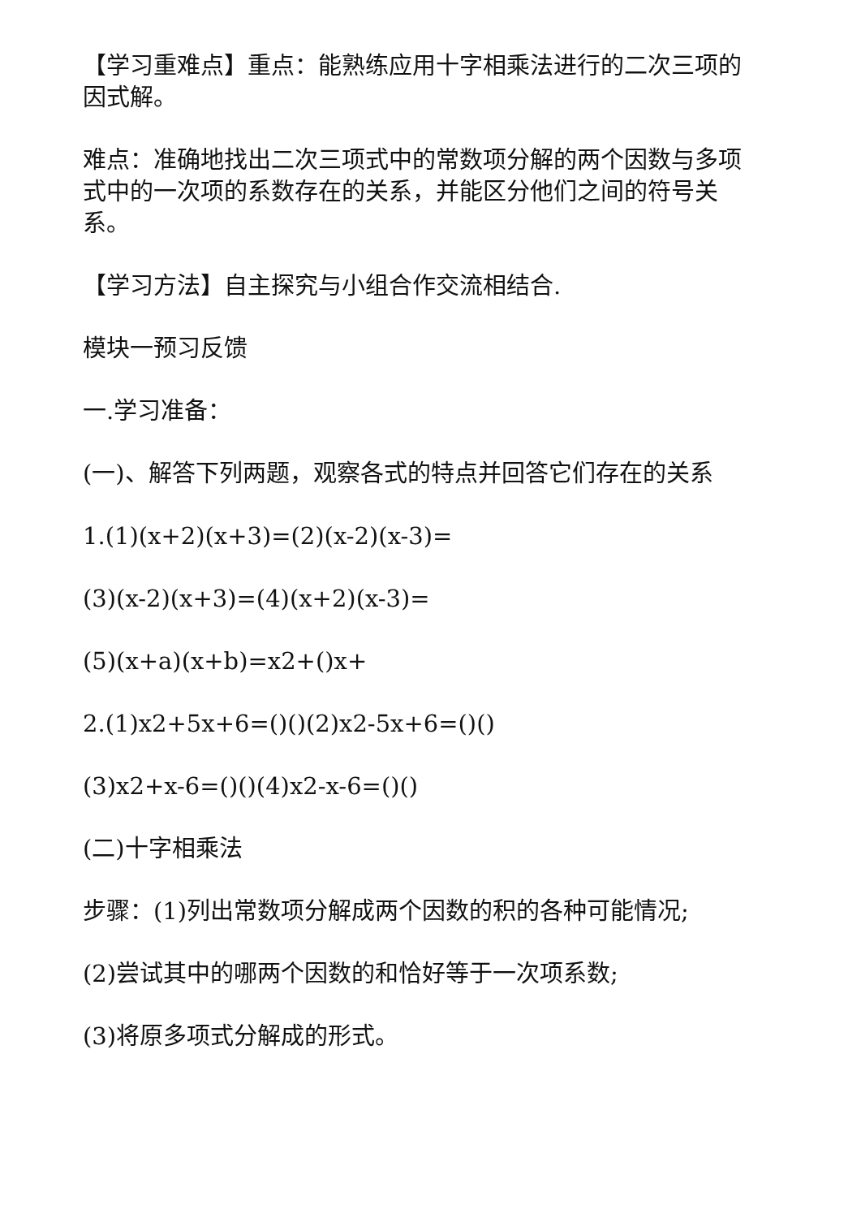【学习重难点】重点：能熟练应用十字相乘法进行的二次三项的因式解。
难点：准确地找出二次三项式中的常数项分解的两个因数与多项式中的一次项的系数存在的关系，并能区分他们之间的符号关系。
【学习方法】自主探究与小组合作交流相结合.
模块一预习反馈
一.学习准备：
(一)、解答下列两题，观察各式的特点并回答它们存在的关系
1.(1)(x+2)(x+3)=(2)(x-2)(x-3)=
(3)(x-2)(x+3)=(4)(x+2)(x-3)=
(5)(x+a)(x+b)=x2+()x+
2.(1)x2+5x+6=()()(2)x2-5x+6=()()
(3)x2+x-6=()()(4)x2-x-6=()()
(二)十字相乘法
步骤：(1)列出常数项分解成两个因数的积的各种可能情况;
(2)尝试其中的哪两个因数的和恰好等于一次项系数;
(3)将原多项式分解成的形式。